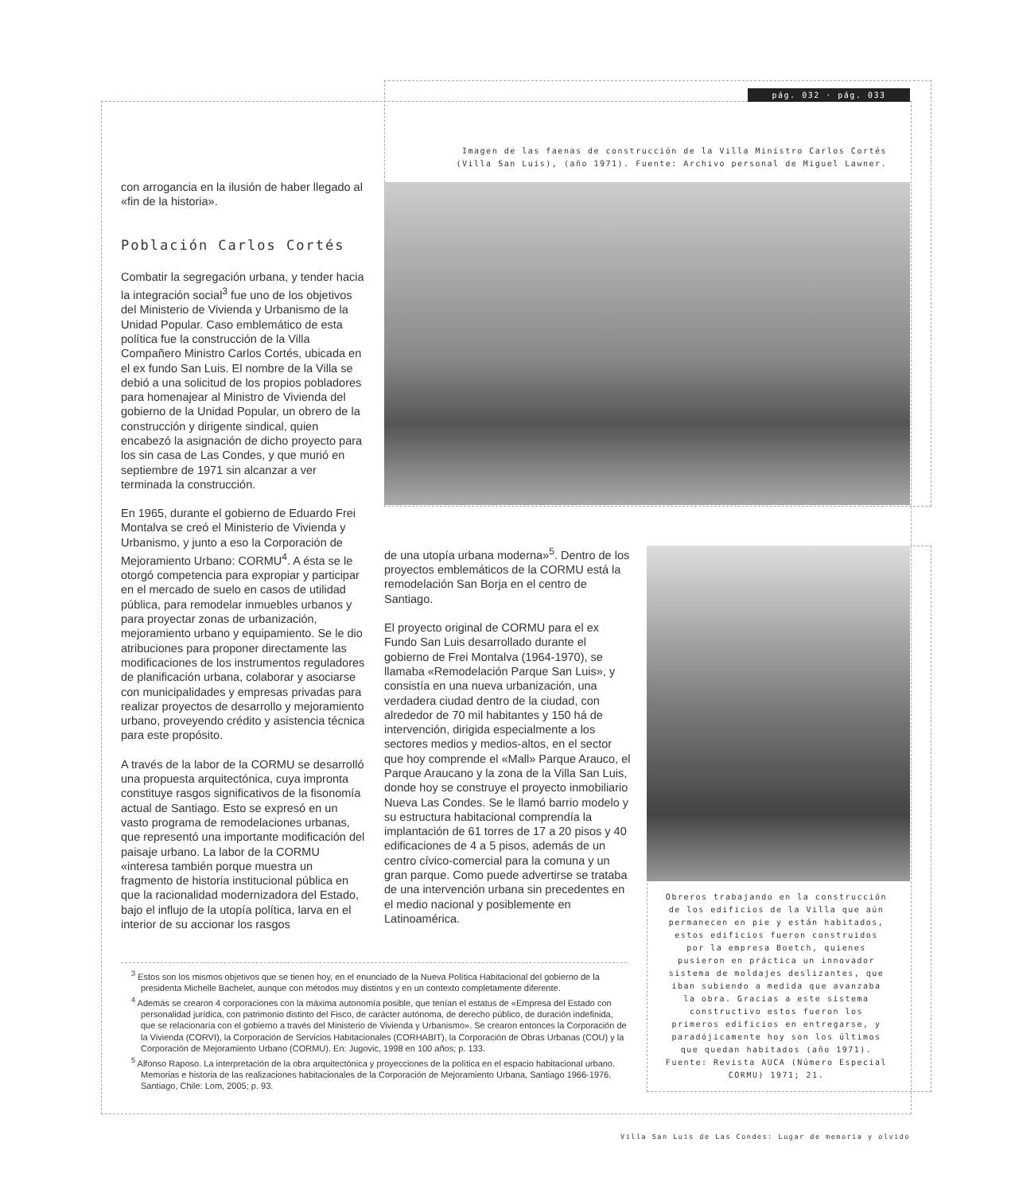pág. 032 · pág. 033
Imagen de las faenas de construcción de la Villa Ministro Carlos Cortés (Villa San Luis), (año 1971). Fuente: Archivo personal de Miguel Lawner.
con arrogancia en la ilusión de haber llegado al «fin de la historia».
Población Carlos Cortés
Combatir la segregación urbana, y tender hacia la integración social<sup>3</sup> fue uno de los objetivos del Ministerio de Vivienda y Urbanismo de la Unidad Popular. Caso emblemático de esta política fue la construcción de la Villa Compañero Ministro Carlos Cortés, ubicada en el ex fundo San Luis. El nombre de la Villa se debió a una solicitud de los propios pobladores para homenajear al Ministro de Vivienda del gobierno de la Unidad Popular, un obrero de la construcción y dirigente sindical, quien encabezó la asignación de dicho proyecto para los sin casa de Las Condes, y que murió en septiembre de 1971 sin alcanzar a ver terminada la construcción.
En 1965, durante el gobierno de Eduardo Frei Montalva se creó el Ministerio de Vivienda y Urbanismo, y junto a eso la Corporación de Mejoramiento Urbano: CORMU<sup>4</sup>. A ésta se le otorgó competencia para expropiar y participar en el mercado de suelo en casos de utilidad pública, para remodelar inmuebles urbanos y para proyectar zonas de urbanización, mejoramiento urbano y equipamiento. Se le dio atribuciones para proponer directamente las modificaciones de los instrumentos reguladores de planificación urbana, colaborar y asociarse con municipalidades y empresas privadas para realizar proyectos de desarrollo y mejoramiento urbano, proveyendo crédito y asistencia técnica para este propósito.
A través de la labor de la CORMU se desarrolló una propuesta arquitectónica, cuya impronta constituye rasgos significativos de la fisonomía actual de Santiago. Esto se expresó en un vasto programa de remodelaciones urbanas, que representó una importante modificación del paisaje urbano. La labor de la CORMU «interesa también porque muestra un fragmento de historia institucional pública en que la racionalidad modernizadora del Estado, bajo el influjo de la utopía política, larva en el interior de su accionar los rasgos
de una utopía urbana moderna»<sup>5</sup>. Dentro de los proyectos emblemáticos de la CORMU está la remodelación San Borja en el centro de Santiago.
El proyecto original de CORMU para el ex Fundo San Luis desarrollado durante el gobierno de Frei Montalva (1964-1970), se llamaba «Remodelación Parque San Luis», y consistía en una nueva urbanización, una verdadera ciudad dentro de la ciudad, con alrededor de 70 mil habitantes y 150 há de intervención, dirigida especialmente a los sectores medios y medios-altos, en el sector que hoy comprende el «Mall» Parque Arauco, el Parque Araucano y la zona de la Villa San Luis, donde hoy se construye el proyecto inmobiliario Nueva Las Condes. Se le llamó barrio modelo y su estructura habitacional comprendía la implantación de 61 torres de 17 a 20 pisos y 40 edificaciones de 4 a 5 pisos, además de un centro cívico-comercial para la comuna y un gran parque. Como puede advertirse se trataba de una intervención urbana sin precedentes en el medio nacional y posiblemente en Latinoamérica.
Obreros trabajando en la construcción de los edificios de la Villa que aún permanecen en pie y están habitados, estos edificios fueron construidos por la empresa Boetch, quienes pusieron en práctica un innovador sistema de moldajes deslizantes, que iban subiendo a medida que avanzaba la obra. Gracias a este sistema constructivo estos fueron los primeros edificios en entregarse, y paradójicamente hoy son los últimos que quedan habitados (año 1971). Fuente: Revista AUCA (Número Especial CORMU) 1971; 21.
<sup>3</sup> Estos son los mismos objetivos que se tienen hoy, en el enunciado de la Nueva Política Habitacional del gobierno de la presidenta Michelle Bachelet, aunque con métodos muy distintos y en un contexto completamente diferente.
<sup>4</sup> Además se crearon 4 corporaciones con la máxima autonomía posible, que tenían el estatus de «Empresa del Estado con personalidad jurídica, con patrimonio distinto del Fisco, de carácter autónoma, de derecho público, de duración indefinida, que se relacionaría con el gobierno a través del Ministerio de Vivienda y Urbanismo». Se crearon entonces la Corporación de la Vivienda (CORVI), la Corporación de Servicios Habitacionales (CORHABIT), la Corporación de Obras Urbanas (COU) y la Corporación de Mejoramiento Urbano (CORMU). En: Jugovic, 1998 en 100 años; p. 133.
<sup>5</sup> Alfonso Raposo. La interpretación de la obra arquitectónica y proyecciones de la política en el espacio habitacional urbano. Memorias e historia de las realizaciones habitacionales de la Corporación de Mejoramiento Urbana, Santiago 1966-1976. Santiago, Chile: Lom, 2005; p. 93.
Villa San Luis de Las Condes: Lugar de memoria y olvido